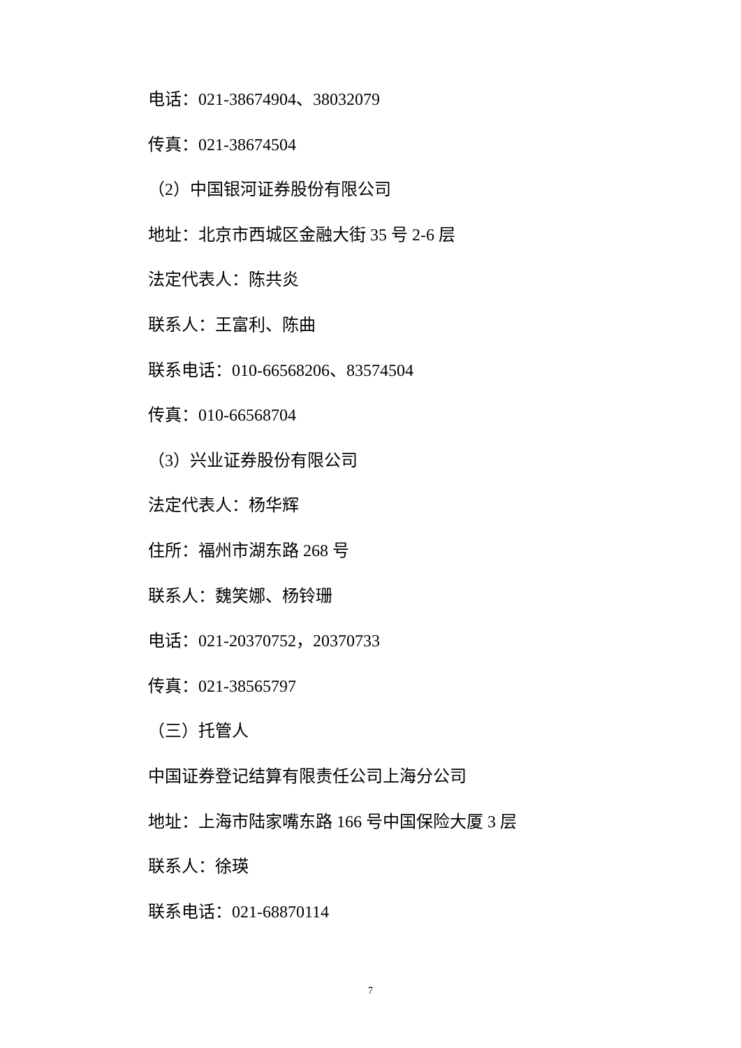电话：021-38674904、38032079
传真：021-38674504
（2）中国银河证券股份有限公司
地址：北京市西城区金融大街 35 号 2-6 层
法定代表人：陈共炎
联系人：王富利、陈曲
联系电话：010-66568206、83574504
传真：010-66568704
（3）兴业证券股份有限公司
法定代表人：杨华辉
住所：福州市湖东路 268 号
联系人：魏笑娜、杨铃珊
电话：021-20370752，20370733
传真：021-38565797
（三）托管人
中国证券登记结算有限责任公司上海分公司
地址：上海市陆家嘴东路 166 号中国保险大厦 3 层
联系人：徐瑛
联系电话：021-68870114
7